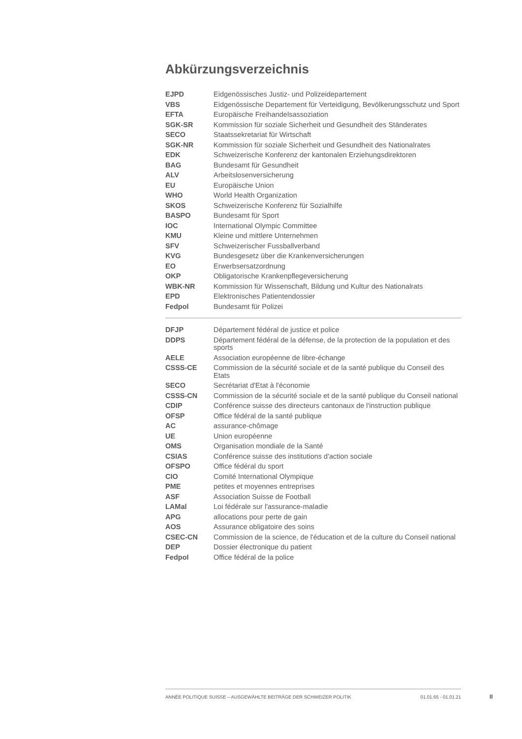Abkürzungsverzeichnis
| EJPD | Eidgenössisches Justiz- und Polizeidepartement |
| VBS | Eidgenössische Departement für Verteidigung, Bevölkerungsschutz und Sport |
| EFTA | Europäische Freihandelsassoziation |
| SGK-SR | Kommission für soziale Sicherheit und Gesundheit des Ständerates |
| SECO | Staatssekretariat für Wirtschaft |
| SGK-NR | Kommission für soziale Sicherheit und Gesundheit des Nationalrates |
| EDK | Schweizerische Konferenz der kantonalen Erziehungsdirektoren |
| BAG | Bundesamt für Gesundheit |
| ALV | Arbeitslosenversicherung |
| EU | Europäische Union |
| WHO | World Health Organization |
| SKOS | Schweizerische Konferenz für Sozialhilfe |
| BASPO | Bundesamt für Sport |
| IOC | International Olympic Committee |
| KMU | Kleine und mittlere Unternehmen |
| SFV | Schweizerischer Fussballverband |
| KVG | Bundesgesetz über die Krankenversicherungen |
| EO | Erwerbsersatzordnung |
| OKP | Obligatorische Krankenpflegeversicherung |
| WBK-NR | Kommission für Wissenschaft, Bildung und Kultur des Nationalrats |
| EPD | Elektronisches Patientendossier |
| Fedpol | Bundesamt für Polizei |
| DFJP | Département fédéral de justice et police |
| DDPS | Département fédéral de la défense, de la protection de la population et des sports |
| AELE | Association européenne de libre-échange |
| CSSS-CE | Commission de la sécurité sociale et de la santé publique du Conseil des Etats |
| SECO | Secrétariat d'Etat à l'économie |
| CSSS-CN | Commission de la sécurité sociale et de la santé publique du Conseil national |
| CDIP | Conférence suisse des directeurs cantonaux de l'instruction publique |
| OFSP | Office fédéral de la santé publique |
| AC | assurance-chômage |
| UE | Union européenne |
| OMS | Organisation mondiale de la Santé |
| CSIAS | Conférence suisse des institutions d'action sociale |
| OFSPO | Office fédéral du sport |
| CIO | Comité International Olympique |
| PME | petites et moyennes entreprises |
| ASF | Association Suisse de Football |
| LAMal | Loi fédérale sur l'assurance-maladie |
| APG | allocations pour perte de gain |
| AOS | Assurance obligatoire des soins |
| CSEC-CN | Commission de la science, de l'éducation et de la culture du Conseil national |
| DEP | Dossier électronique du patient |
| Fedpol | Office fédéral de la police |
ANNÉE POLITIQUE SUISSE – AUSGEWÄHLTE BEITRÄGE DER SCHWEIZER POLITIK 01.01.65 - 01.01.21
II